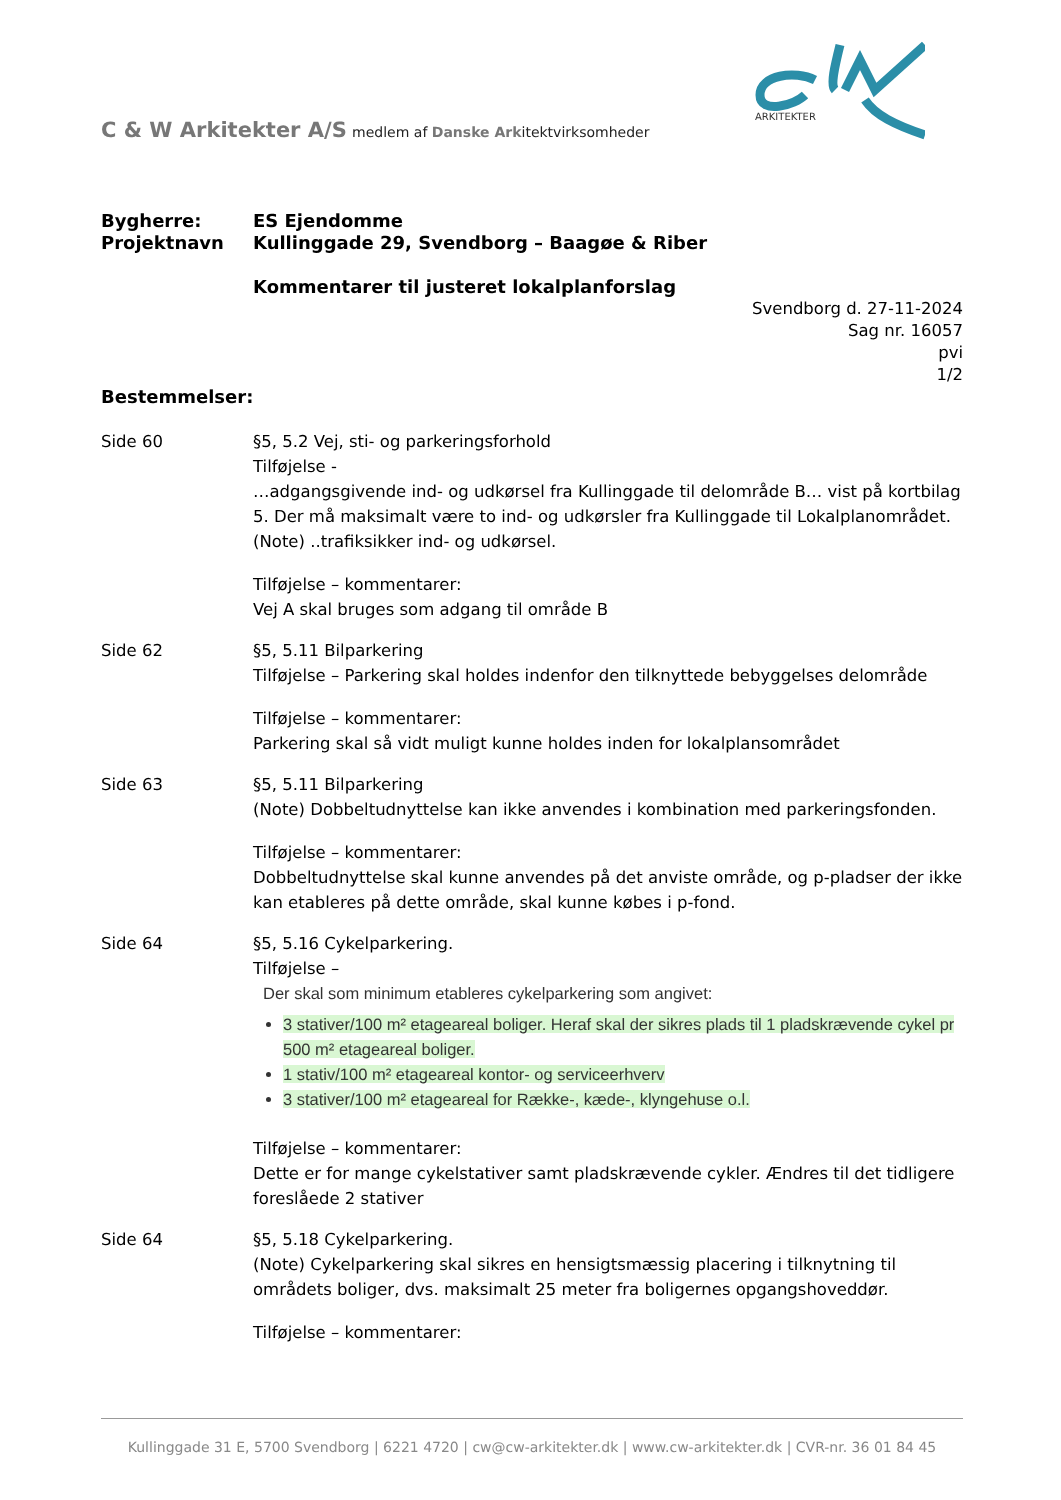ARKITEKTER
C & W Arkitekter A/S medlem af Danske Arkitektvirksomheder
Bygherre:
Projektnavn
ES Ejendomme
Kullinggade 29, Svendborg – Baagøe & Riber
Kommentarer til justeret lokalplanforslag
Svendborg d. 27-11-2024
Sag nr. 16057
pvi
1/2
Bestemmelser:
Side 60 §5, 5.2 Vej, sti- og parkeringsforhold
Tilføjelse -
…adgangsgivende ind- og udkørsel fra Kullinggade til delområde B… vist på kortbilag 5. Der må maksimalt være to ind- og udkørsler fra Kullinggade til Lokalplanområdet.
(Note) ..trafiksikker ind- og udkørsel.
Tilføjelse – kommentarer:
Vej A skal bruges som adgang til område B
Side 62 §5, 5.11 Bilparkering
Tilføjelse – Parkering skal holdes indenfor den tilknyttede bebyggelses delområde
Tilføjelse – kommentarer:
Parkering skal så vidt muligt kunne holdes inden for lokalplansområdet
Side 63 §5, 5.11 Bilparkering
(Note) Dobbeltudnyttelse kan ikke anvendes i kombination med parkeringsfonden.
Tilføjelse – kommentarer:
Dobbeltudnyttelse skal kunne anvendes på det anviste område, og p-pladser der ikke kan etableres på dette område, skal kunne købes i p-fond.
Side 64 §5, 5.16 Cykelparkering.
Tilføjelse –
Der skal som minimum etableres cykelparkering som angivet:
3 stativer/100 m² etageareal boliger. Heraf skal der sikres plads til 1 pladskrævende cykel pr 500 m² etageareal boliger.
1 stativ/100 m² etageareal kontor- og serviceerhverv
3 stativer/100 m² etageareal for Række-, kæde-, klyngehuse o.l.
Tilføjelse – kommentarer:
Dette er for mange cykelstativer samt pladskrævende cykler. Ændres til det tidligere foreslåede 2 stativer
Side 64 §5, 5.18 Cykelparkering.
(Note) Cykelparkering skal sikres en hensigtsmæssig placering i tilknytning til områdets boliger, dvs. maksimalt 25 meter fra boligernes opgangshoveddør.
Tilføjelse – kommentarer:
Kullinggade 31 E, 5700 Svendborg | 6221 4720 | cw@cw-arkitekter.dk | www.cw-arkitekter.dk | CVR-nr. 36 01 84 45